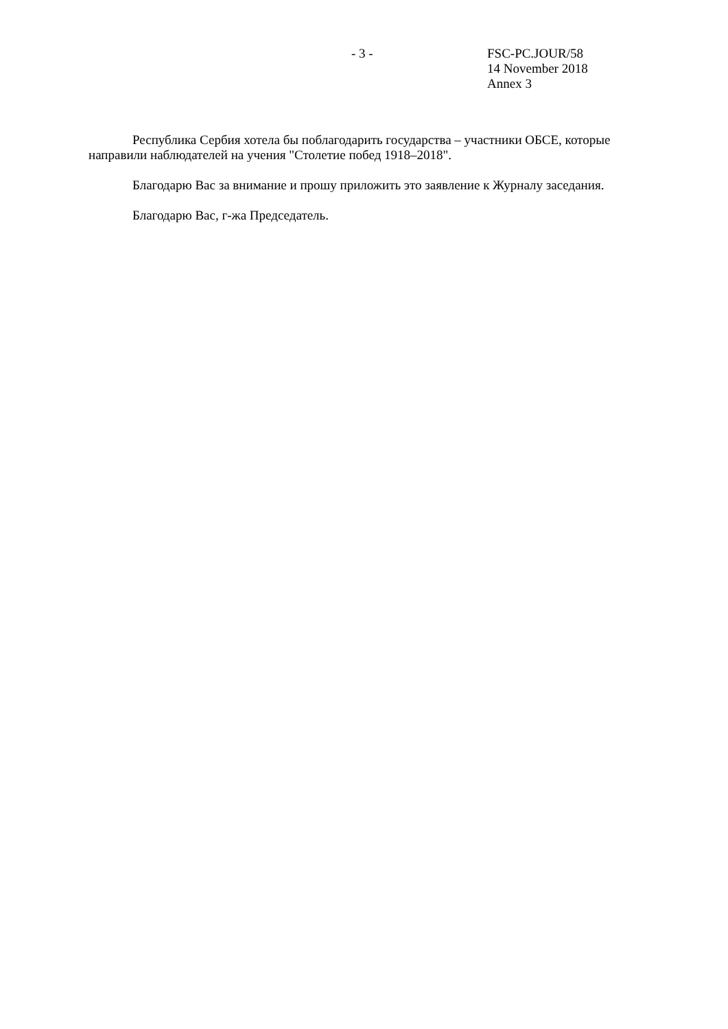- 3 - FSC-PC.JOUR/58
14 November 2018
Annex 3
Республика Сербия хотела бы поблагодарить государства – участники ОБСЕ, которые направили наблюдателей на учения "Столетие побед 1918–2018".
Благодарю Вас за внимание и прошу приложить это заявление к Журналу заседания.
Благодарю Вас, г-жа Председатель.